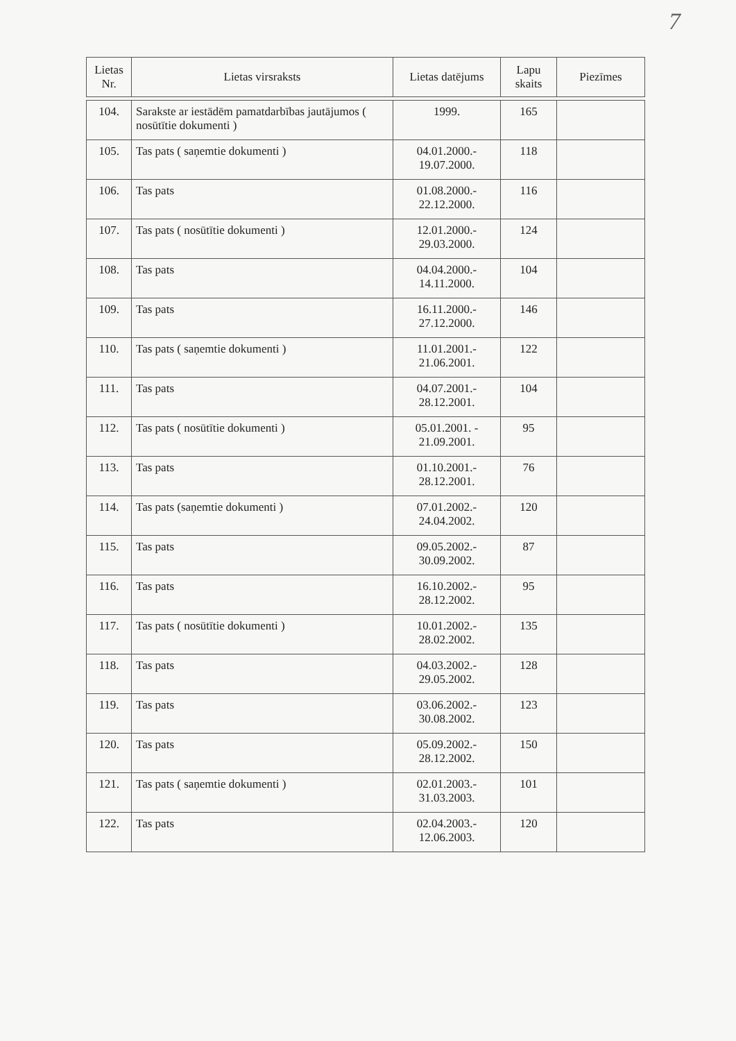7
| Lietas Nr. | Lietas virsraksts | Lietas datējums | Lapu skaits | Piezīmes |
| --- | --- | --- | --- | --- |
| 104. | Sarakste ar iestādēm pamatdarbības jautājumos ( nosūtītie dokumenti ) | 1999. | 165 | |
| 105. | Tas pats ( saņemtie dokumenti ) | 04.01.2000.- 19.07.2000. | 118 | |
| 106. | Tas pats | 01.08.2000.- 22.12.2000. | 116 | |
| 107. | Tas pats ( nosūtītie dokumenti ) | 12.01.2000.- 29.03.2000. | 124 | |
| 108. | Tas pats | 04.04.2000.- 14.11.2000. | 104 | |
| 109. | Tas pats | 16.11.2000.- 27.12.2000. | 146 | |
| 110. | Tas pats ( saņemtie dokumenti ) | 11.01.2001.- 21.06.2001. | 122 | |
| 111. | Tas pats | 04.07.2001.- 28.12.2001. | 104 | |
| 112. | Tas pats ( nosūtītie dokumenti ) | 05.01.2001. - 21.09.2001. | 95 | |
| 113. | Tas pats | 01.10.2001.- 28.12.2001. | 76 | |
| 114. | Tas pats (saņemtie dokumenti ) | 07.01.2002.- 24.04.2002. | 120 | |
| 115. | Tas pats | 09.05.2002.- 30.09.2002. | 87 | |
| 116. | Tas pats | 16.10.2002.- 28.12.2002. | 95 | |
| 117. | Tas pats ( nosūtītie dokumenti ) | 10.01.2002.- 28.02.2002. | 135 | |
| 118. | Tas pats | 04.03.2002.- 29.05.2002. | 128 | |
| 119. | Tas pats | 03.06.2002.- 30.08.2002. | 123 | |
| 120. | Tas pats | 05.09.2002.- 28.12.2002. | 150 | |
| 121. | Tas pats ( saņemtie dokumenti ) | 02.01.2003.- 31.03.2003. | 101 | |
| 122. | Tas pats | 02.04.2003.- 12.06.2003. | 120 | |